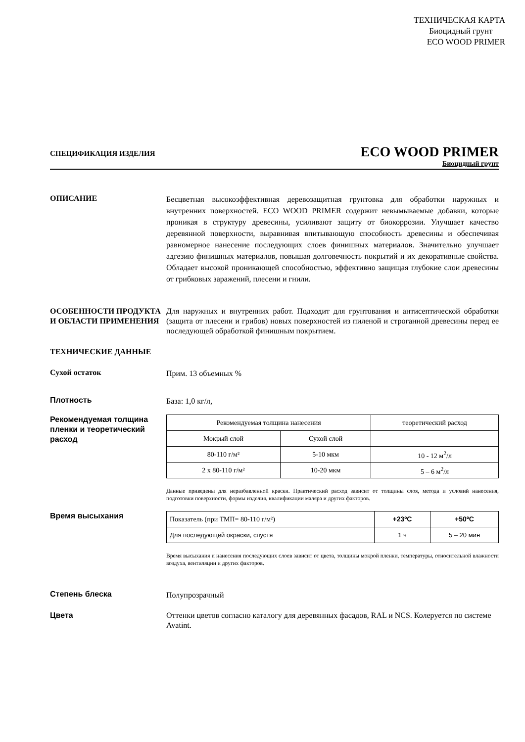ТЕХНИЧЕСКАЯ КАРТА
Биоцидный грунт
ECO WOOD PRIMER
СПЕЦИФИКАЦИЯ ИЗДЕЛИЯ
ECO WOOD PRIMER
Биоцидный грунт
ОПИСАНИЕ
Бесцветная высокоэффективная деревозащитная грунтовка для обработки наружных и внутренних поверхностей. ECO WOOD PRIMER содержит невымываемые добавки, которые проникая в структуру древесины, усиливают защиту от биокоррозии. Улучшает качество деревянной поверхности, выравнивая впитывающую способность древесины и обеспечивая равномерное нанесение последующих слоев финишных материалов. Значительно улучшает адгезию финишных материалов, повышая долговечность покрытий и их декоративные свойства. Обладает высокой проникающей способностью, эффективно защищая глубокие слои древесины от грибковых заражений, плесени и гнили.
ОСОБЕННОСТИ ПРОДУКТА И ОБЛАСТИ ПРИМЕНЕНИЯ
Для наружных и внутренних работ. Подходит для грунтования и антисептической обработки (защита от плесени и грибов) новых поверхностей из пиленой и строганной древесины перед ее последующей обработкой финишным покрытием.
ТЕХНИЧЕСКИЕ ДАННЫЕ
Сухой остаток
Прим. 13 объемных %
Плотность
База: 1,0 кг/л,
Рекомендуемая толщина пленки и теоретический расход
| Рекомендуемая толщина нанесения | | теоретический расход |
| Мокрый слой | Сухой слой | |
| 80-110 г/м² | 5-10 мкм | 10 - 12 м<sup>2</sup>/л |
| 2 x 80-110 г/м² | 10-20 мкм | 5 – 6 м<sup>2</sup>/л |
Данные приведены для неразбавленной краски. Практический расход зависит от толщины слоя, метода и условий нанесения, подготовки поверхности, формы изделия, квалификации маляра и других факторов.
Время высыхания
| Показатель (при ТМП= 80-110 г/м²) | +23ºC | +50ºC |
| Для последующей окраски, спустя | 1 ч | 5 – 20 мин |
Время высыхания и нанесения последующих слоев зависит от цвета, толщины мокрой пленки, температуры, относительной влажности воздуха, вентиляции и других факторов.
Степень блеска
Полупрозрачный
Цвета Оттенки цветов согласно каталогу для деревянных фасадов, RAL и NCS. Колеруется по системе Avatint.